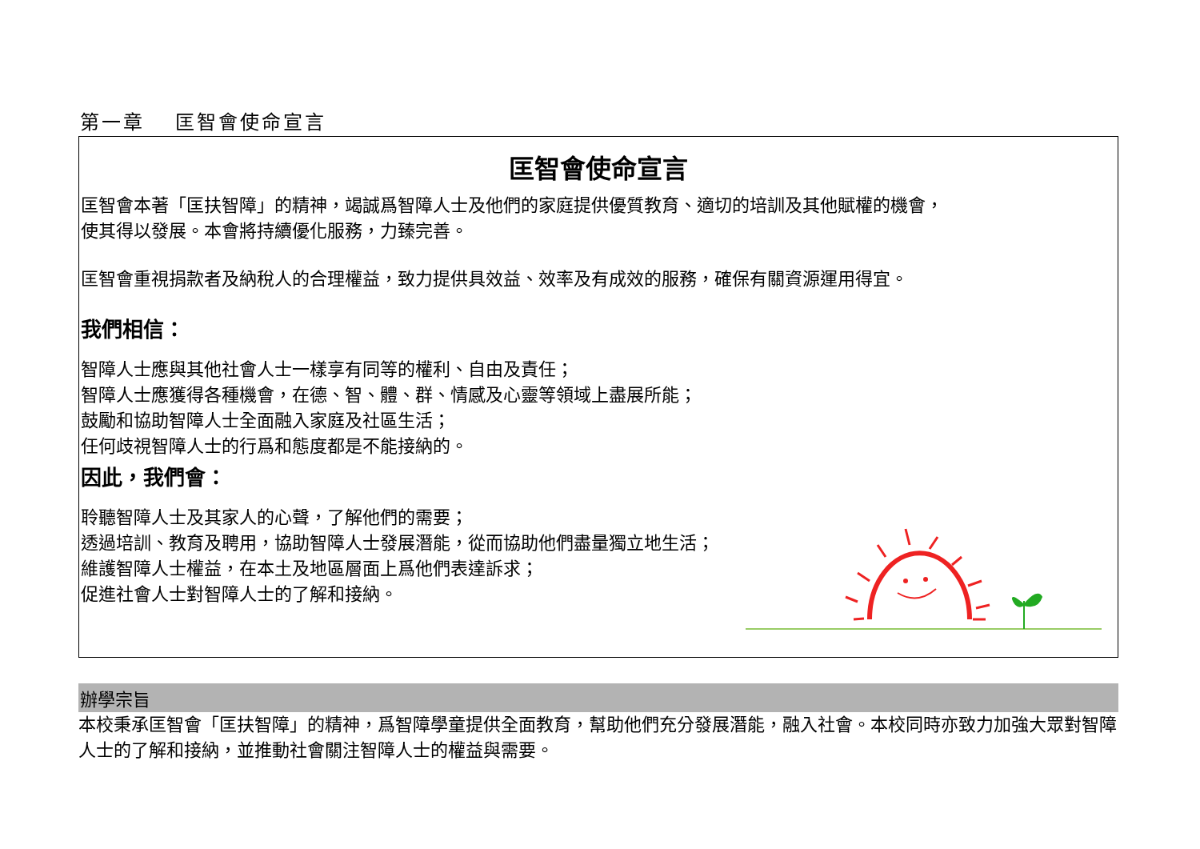第一章　 匡智會使命宣言
匡智會使命宣言
匡智會本著「匡扶智障」的精神，竭誠爲智障人士及他們的家庭提供優質教育、適切的培訓及其他賦權的機會，
使其得以發展。本會將持續優化服務，力臻完善。
匡智會重視捐款者及納稅人的合理權益，致力提供具效益、效率及有成效的服務，確保有關資源運用得宜。
我們相信：
智障人士應與其他社會人士一樣享有同等的權利、自由及責任；
智障人士應獲得各種機會，在德、智、體、群、情感及心靈等領域上盡展所能；
鼓勵和協助智障人士全面融入家庭及社區生活；
任何歧視智障人士的行爲和態度都是不能接納的。
因此，我們會：
聆聽智障人士及其家人的心聲，了解他們的需要；
透過培訓、教育及聘用，協助智障人士發展潛能，從而協助他們盡量獨立地生活；
維護智障人士權益，在本土及地區層面上爲他們表達訴求；
促進社會人士對智障人士的了解和接納。
辦學宗旨
本校秉承匡智會「匡扶智障」的精神，爲智障學童提供全面教育，幫助他們充分發展潛能，融入社會。本校同時亦致力加強大眾對智障人士的了解和接納，並推動社會關注智障人士的權益與需要。